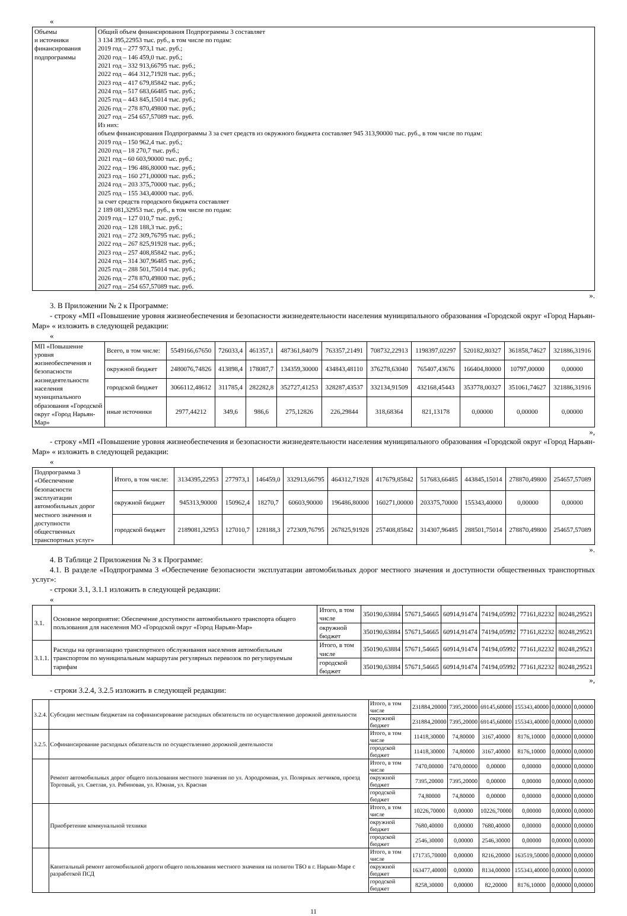«
| Объемы и источники финансирования подпрограммы | Общий объем финансирования Подпрограммы 3 составляет 3 134 395,22953 тыс. руб., в том числе по годам: 2019 год – 277 973,1 тыс. руб.; 2020 год – 146 459,0 тыс. руб.; 2021 год – 332 913,66795 тыс. руб.; 2022 год – 464 312,71928 тыс. руб.; 2023 год – 417 679,85842 тыс. руб.; 2024 год – 517 683,66485 тыс. руб.; 2025 год – 443 845,15014 тыс. руб.; 2026 год – 278 870,49800 тыс. руб.; 2027 год – 254 657,57089 тыс. руб. Из них: объем финансирования Подпрограммы 3 за счет средств из окружного бюджета составляет 945 313,90000 тыс. руб., в том числе по годам: 2019 год – 150 962,4 тыс. руб.; 2020 год – 18 270,7 тыс. руб.; 2021 год – 60 603,90000 тыс. руб.; 2022 год – 196 486,80000 тыс. руб.; 2023 год – 160 271,00000 тыс. руб.; 2024 год – 203 375,70000 тыс. руб.; 2025 год – 155 343,40000 тыс. руб. за счет средств городского бюджета составляет 2 189 081,32953 тыс. руб., в том числе по годам: 2019 год – 127 010,7 тыс. руб.; 2020 год – 128 188,3 тыс. руб.; 2021 год – 272 309,76795 тыс. руб.; 2022 год – 267 825,91928 тыс. руб.; 2023 год – 257 408,85842 тыс. руб.; 2024 год – 314 307,96485 тыс. руб.; 2025 год – 288 501,75014 тыс. руб.; 2026 год – 278 870,49800 тыс. руб.; 2027 год – 254 657,57089 тыс. руб. |
».
3. В Приложении № 2 к Программе:
- строку «МП «Повышение уровня жизнеобеспечения и безопасности жизнедеятельности населения муниципального образования «Городской округ «Город Нарьян-Мар» « изложить в следующей редакции:
«
| МП «Повышение уровня жизнеобеспечения и безопасности жизнедеятельности населения муниципального образования «Городской округ «Город Нарьян-Мар» | Всего, в том числе: | 5549166,67650 | 726033,4 | 461357,1 | 487361,84079 | 763357,21491 | 708732,22913 | 1198397,02297 | 520182,80327 | 361858,74627 | 321886,31916 |
| | окружной бюджет | 2480076,74826 | 413898,4 | 178087,7 | 134359,30000 | 434843,48110 | 376278,63040 | 765407,43676 | 166404,80000 | 10797,00000 | 0,00000 |
| | городской бюджет | 3066112,48612 | 311785,4 | 282282,8 | 352727,41253 | 328287,43537 | 332134,91509 | 432168,45443 | 353778,00327 | 351061,74627 | 321886,31916 |
| | иные источники | 2977,44212 | 349,6 | 986,6 | 275,12826 | 226,29844 | 318,68364 | 821,13178 | 0,00000 | 0,00000 | 0,00000 |
»,
- строку «МП «Повышение уровня жизнеобеспечения и безопасности жизнедеятельности населения муниципального образования «Городской округ «Город Нарьян-Мар» « изложить в следующей редакции:
«
| Подпрограмма 3 «Обеспечение безопасности эксплуатации автомобильных дорог местного значения и доступности общественных транспортных услуг» | Итого, в том числе: | 3134395,22953 | 277973,1 | 146459,0 | 332913,66795 | 464312,71928 | 417679,85842 | 517683,66485 | 443845,15014 | 278870,49800 | 254657,57089 |
| | окружной бюджет | 945313,90000 | 150962,4 | 18270,7 | 60603,90000 | 196486,80000 | 160271,00000 | 203375,70000 | 155343,40000 | 0,00000 | 0,00000 |
| | городской бюджет | 2189081,32953 | 127010,7 | 128188,3 | 272309,76795 | 267825,91928 | 257408,85842 | 314307,96485 | 288501,75014 | 278870,49800 | 254657,57089 |
».
4. В Таблице 2 Приложения № 3 к Программе:
4.1. В разделе «Подпрограмма 3 «Обеспечение безопасности эксплуатации автомобильных дорог местного значения и доступности общественных транспортных услуг»:
- строки 3.1, 3.1.1 изложить в следующей редакции:
«
| 3.1. | Основное мероприятие: Обеспечение доступности автомобильного транспорта общего пользования для населения МО «Городской округ «Город Нарьян-Мар» | Итого, в том числе | 350190,63884 | 57671,54665 | 60914,91474 | 74194,05992 | 77161,82232 | 80248,29521 |
| | | окружной бюджет | 350190,63884 | 57671,54665 | 60914,91474 | 74194,05992 | 77161,82232 | 80248,29521 |
| 3.1.1. | Расходы на организацию транспортного обслуживания населения автомобильным транспортом по муниципальным маршрутам регулярных перевозок по регулируемым тарифам | Итого, в том числе | 350190,63884 | 57671,54665 | 60914,91474 | 74194,05992 | 77161,82232 | 80248,29521 |
| | | городской бюджет | 350190,63884 | 57671,54665 | 60914,91474 | 74194,05992 | 77161,82232 | 80248,29521 |
»,
- строки 3.2.4, 3.2.5 изложить в следующей редакции:
| 3.2.4. | Субсидии местным бюджетам на софинансирование расходных обязательств по осуществлению дорожной деятельности | Итого, в том числе | 231884,20000 | 7395,20000 | 69145,60000 | 155343,40000 | 0,00000 | 0,00000 |
| | | окружной бюджет | 231884,20000 | 7395,20000 | 69145,60000 | 155343,40000 | 0,00000 | 0,00000 |
| 3.2.5. | Софинансирование расходных обязательств по осуществлению дорожной деятельности | Итого, в том числе | 11418,30000 | 74,80000 | 3167,40000 | 8176,10000 | 0,00000 | 0,00000 |
| | | городской бюджет | 11418,30000 | 74,80000 | 3167,40000 | 8176,10000 | 0,00000 | 0,00000 |
| | Ремонт автомобильных дорог общего пользования местного значения по ул. Аэродромная, ул. Полярных летчиков, проезд Торговый, ул. Светлая, ул. Рябиновая, ул. Южная, ул. Красная | Итого, в том числе | 7470,00000 | 7470,00000 | 0,00000 | 0,00000 | 0,00000 | 0,00000 |
| | | окружной бюджет | 7395,20000 | 7395,20000 | 0,00000 | 0,00000 | 0,00000 | 0,00000 |
| | | городской бюджет | 74,80000 | 74,80000 | 0,00000 | 0,00000 | 0,00000 | 0,00000 |
| | Приобретение коммунальной техники | Итого, в том числе | 10226,70000 | 0,00000 | 10226,70000 | 0,00000 | 0,00000 | 0,00000 |
| | | окружной бюджет | 7680,40000 | 0,00000 | 7680,40000 | 0,00000 | 0,00000 | 0,00000 |
| | | городской бюджет | 2546,30000 | 0,00000 | 2546,30000 | 0,00000 | 0,00000 | 0,00000 |
| | Капитальный ремонт автомобильной дороги общего пользования местного значения на полигон ТБО в г. Нарьян-Маре с разработкой ПСД | Итого, в том числе | 171735,70000 | 0,00000 | 8216,20000 | 163519,50000 | 0,00000 | 0,00000 |
| | | окружной бюджет | 163477,40000 | 0,00000 | 8134,00000 | 155343,40000 | 0,00000 | 0,00000 |
| | | городской бюджет | 8258,30000 | 0,00000 | 82,20000 | 8176,10000 | 0,00000 | 0,00000 |
11